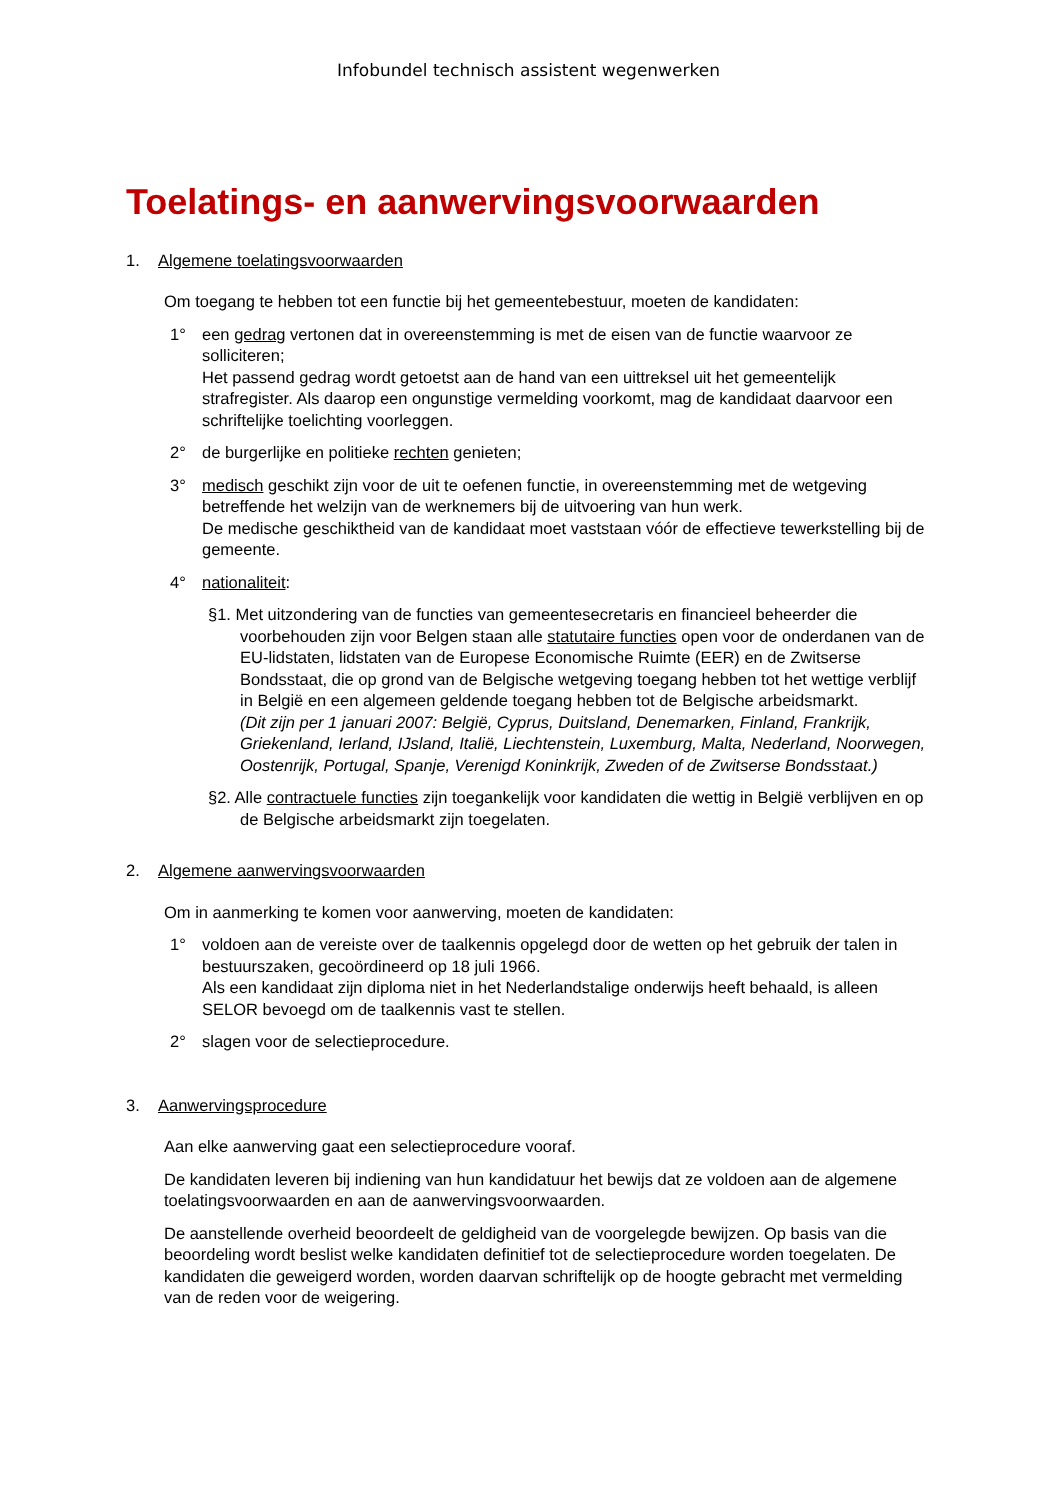Infobundel technisch assistent wegenwerken
Toelatings- en aanwervingsvoorwaarden
1. Algemene toelatingsvoorwaarden
Om toegang te hebben tot een functie bij het gemeentebestuur, moeten de kandidaten:
1° een gedrag vertonen dat in overeenstemming is met de eisen van de functie waarvoor ze solliciteren;
Het passend gedrag wordt getoetst aan de hand van een uittreksel uit het gemeentelijk strafregister. Als daarop een ongunstige vermelding voorkomt, mag de kandidaat daarvoor een schriftelijke toelichting voorleggen.
2° de burgerlijke en politieke rechten genieten;
3° medisch geschikt zijn voor de uit te oefenen functie, in overeenstemming met de wetgeving betreffende het welzijn van de werknemers bij de uitvoering van hun werk.
De medische geschiktheid van de kandidaat moet vaststaan vóór de effectieve tewerkstelling bij de gemeente.
4° nationaliteit:
§1. Met uitzondering van de functies van gemeentesecretaris en financieel beheerder die voorbehouden zijn voor Belgen staan alle statutaire functies open voor de onderdanen van de EU-lidstaten, lidstaten van de Europese Economische Ruimte (EER) en de Zwitserse Bondsstaat, die op grond van de Belgische wetgeving toegang hebben tot het wettige verblijf in België en een algemeen geldende toegang hebben tot de Belgische arbeidsmarkt.
(Dit zijn per 1 januari 2007: België, Cyprus, Duitsland, Denemarken, Finland, Frankrijk, Griekenland, Ierland, IJsland, Italië, Liechtenstein, Luxemburg, Malta, Nederland, Noorwegen, Oostenrijk, Portugal, Spanje, Verenigd Koninkrijk, Zweden of de Zwitserse Bondsstaat.)
§2. Alle contractuele functies zijn toegankelijk voor kandidaten die wettig in België verblijven en op de Belgische arbeidsmarkt zijn toegelaten.
2. Algemene aanwervingsvoorwaarden
Om in aanmerking te komen voor aanwerving, moeten de kandidaten:
1° voldoen aan de vereiste over de taalkennis opgelegd door de wetten op het gebruik der talen in bestuurszaken, gecoördineerd op 18 juli 1966.
Als een kandidaat zijn diploma niet in het Nederlandstalige onderwijs heeft behaald, is alleen SELOR bevoegd om de taalkennis vast te stellen.
2° slagen voor de selectieprocedure.
3. Aanwervingsprocedure
Aan elke aanwerving gaat een selectieprocedure vooraf.
De kandidaten leveren bij indiening van hun kandidatuur het bewijs dat ze voldoen aan de algemene toelatingsvoorwaarden en aan de aanwervingsvoorwaarden.
De aanstellende overheid beoordeelt de geldigheid van de voorgelegde bewijzen. Op basis van die beoordeling wordt beslist welke kandidaten definitief tot de selectieprocedure worden toegelaten. De kandidaten die geweigerd worden, worden daarvan schriftelijk op de hoogte gebracht met vermelding van de reden voor de weigering.